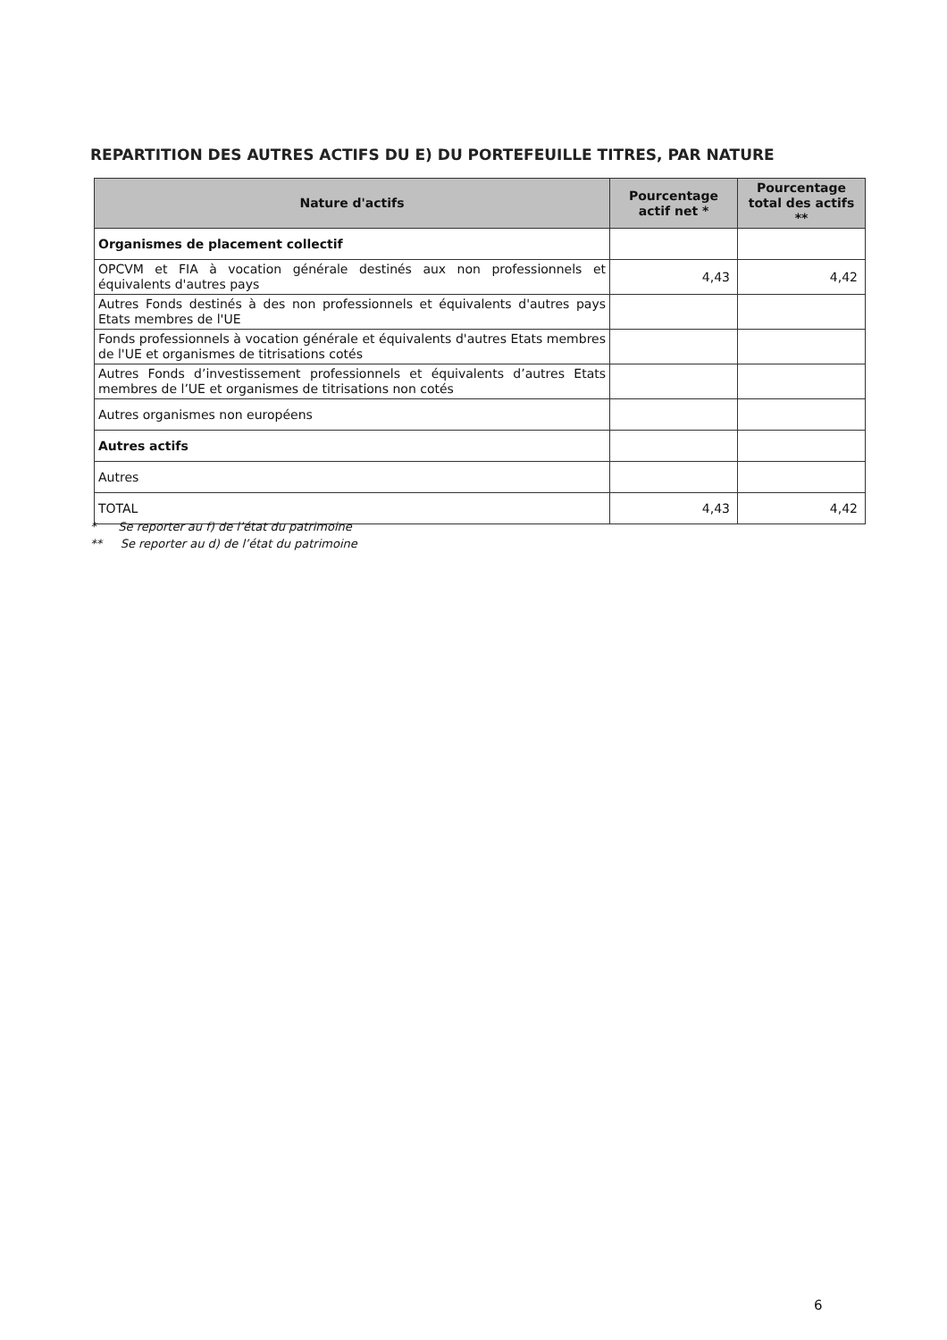REPARTITION DES AUTRES ACTIFS DU E) DU PORTEFEUILLE TITRES, PAR NATURE
| Nature d'actifs | Pourcentage actif net * | Pourcentage total des actifs ** |
| --- | --- | --- |
| Organismes de placement collectif | | |
| OPCVM et FIA à vocation générale destinés aux non professionnels et équivalents d'autres pays | 4,43 | 4,42 |
| Autres Fonds destinés à des non professionnels et équivalents d'autres pays Etats membres de l'UE | | |
| Fonds professionnels à vocation générale et équivalents d'autres Etats membres de l'UE et organismes de titrisations cotés | | |
| Autres Fonds d’investissement professionnels et équivalents d’autres Etats membres de l’UE et organismes de titrisations non cotés | | |
| Autres organismes non européens | | |
| Autres actifs | | |
| Autres | | |
| TOTAL | 4,43 | 4,42 |
* Se reporter au f) de l’état du patrimoine
** Se reporter au d) de l’état du patrimoine
6